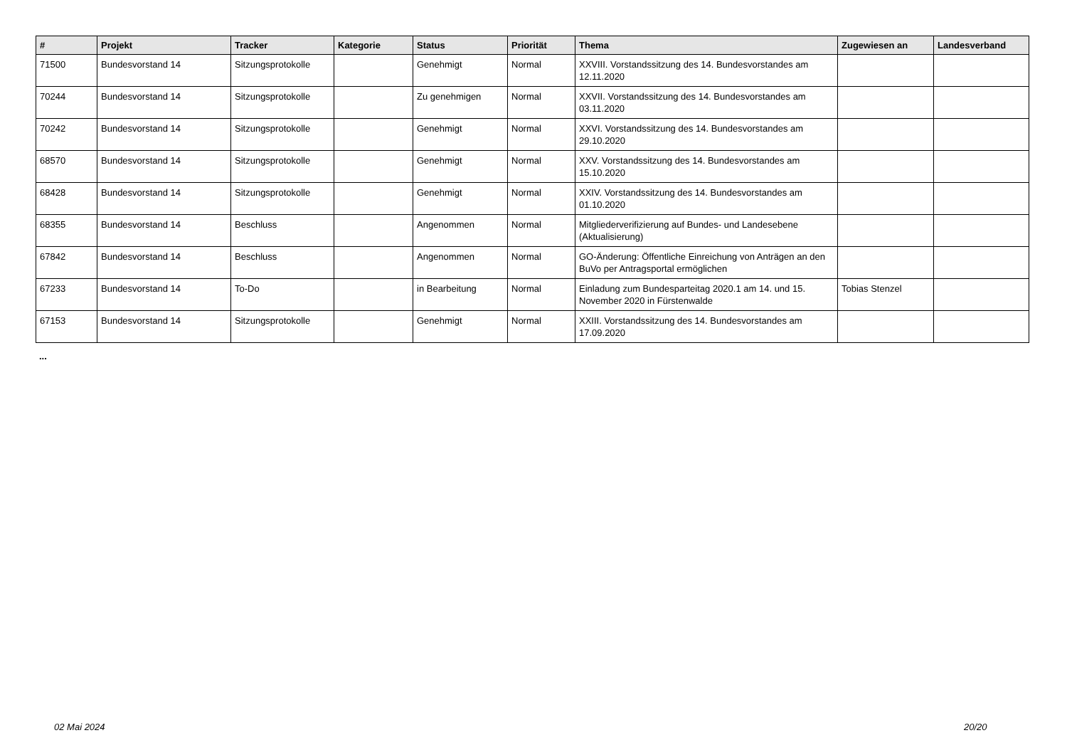| # | Projekt | Tracker | Kategorie | Status | Priorität | Thema | Zugewiesen an | Landesverband |
| --- | --- | --- | --- | --- | --- | --- | --- | --- |
| 71500 | Bundesvorstand 14 | Sitzungsprotokolle | | Genehmigt | Normal | XXVIII. Vorstandssitzung des 14. Bundesvorstandes am 12.11.2020 | | |
| 70244 | Bundesvorstand 14 | Sitzungsprotokolle | | Zu genehmigen | Normal | XXVII. Vorstandssitzung des 14. Bundesvorstandes am 03.11.2020 | | |
| 70242 | Bundesvorstand 14 | Sitzungsprotokolle | | Genehmigt | Normal | XXVI. Vorstandssitzung des 14. Bundesvorstandes am 29.10.2020 | | |
| 68570 | Bundesvorstand 14 | Sitzungsprotokolle | | Genehmigt | Normal | XXV. Vorstandssitzung des 14. Bundesvorstandes am 15.10.2020 | | |
| 68428 | Bundesvorstand 14 | Sitzungsprotokolle | | Genehmigt | Normal | XXIV. Vorstandssitzung des 14. Bundesvorstandes am 01.10.2020 | | |
| 68355 | Bundesvorstand 14 | Beschluss | | Angenommen | Normal | Mitgliederverifizierung auf Bundes- und Landesebene (Aktualisierung) | | |
| 67842 | Bundesvorstand 14 | Beschluss | | Angenommen | Normal | GO-Änderung: Öffentliche Einreichung von Anträgen an den BuVo per Antragsportal ermöglichen | | |
| 67233 | Bundesvorstand 14 | To-Do | | in Bearbeitung | Normal | Einladung zum Bundesparteitag 2020.1 am 14. und 15. November 2020 in Fürstenwalde | Tobias Stenzel | |
| 67153 | Bundesvorstand 14 | Sitzungsprotokolle | | Genehmigt | Normal | XXIII. Vorstandssitzung des 14. Bundesvorstandes am 17.09.2020 | | |
...
02 Mai 2024 20/20